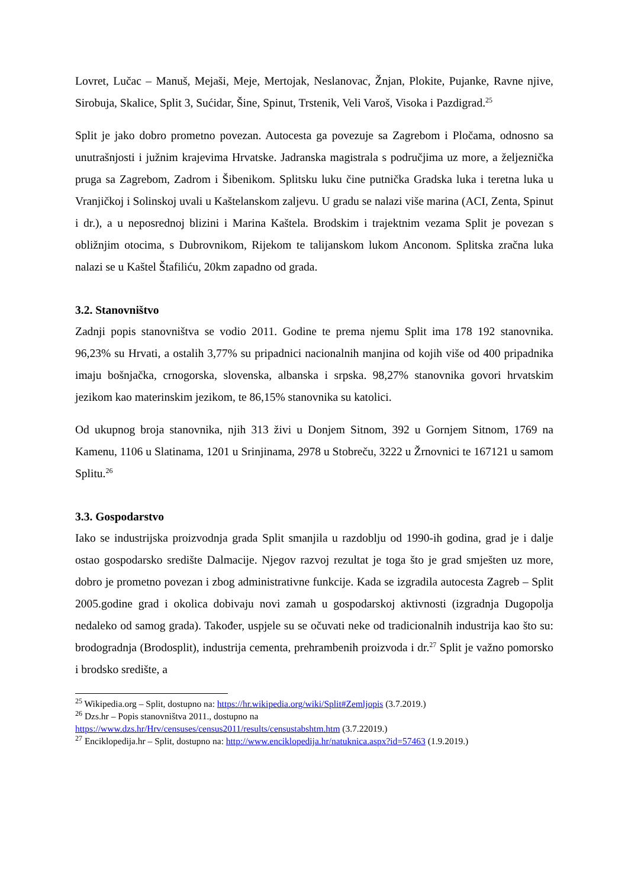Lovret, Lučac – Manuš, Mejaši, Meje, Mertojak, Neslanovac, Žnjan, Plokite, Pujanke, Ravne njive, Sirobuja, Skalice, Split 3, Sućidar, Šine, Spinut, Trstenik, Veli Varoš, Visoka i Pazdigrad.<sup>25</sup>
Split je jako dobro prometno povezan. Autocesta ga povezuje sa Zagrebom i Pločama, odnosno sa unutrašnjosti i južnim krajevima Hrvatske. Jadranska magistrala s područjima uz more, a željeznička pruga sa Zagrebom, Zadrom i Šibenikom. Splitsku luku čine putnička Gradska luka i teretna luka u Vranjičkoj i Solinskoj uvali u Kaštelanskom zaljevu. U gradu se nalazi više marina (ACI, Zenta, Spinut i dr.), a u neposrednoj blizini i Marina Kaštela. Brodskim i trajektnim vezama Split je povezan s obližnjim otocima, s Dubrovnikom, Rijekom te talijanskom lukom Anconom. Splitska zračna luka nalazi se u Kaštel Štafiliću, 20km zapadno od grada.
3.2. Stanovništvo
Zadnji popis stanovništva se vodio 2011. Godine te prema njemu Split ima 178 192 stanovnika. 96,23% su Hrvati, a ostalih 3,77% su pripadnici nacionalnih manjina od kojih više od 400 pripadnika imaju bošnjačka, crnogorska, slovenska, albanska i srpska. 98,27% stanovnika govori hrvatskim jezikom kao materinskim jezikom, te 86,15% stanovnika su katolici.
Od ukupnog broja stanovnika, njih 313 živi u Donjem Sitnom, 392 u Gornjem Sitnom, 1769 na Kamenu, 1106 u Slatinama, 1201 u Srinjinama, 2978 u Stobreču, 3222 u Žrnovnici te 167121 u samom Splitu.<sup>26</sup>
3.3. Gospodarstvo
Iako se industrijska proizvodnja grada Split smanjila u razdoblju od 1990-ih godina, grad je i dalje ostao gospodarsko središte Dalmacije. Njegov razvoj rezultat je toga što je grad smješten uz more, dobro je prometno povezan i zbog administrativne funkcije. Kada se izgradila autocesta Zagreb – Split 2005.godine grad i okolica dobivaju novi zamah u gospodarskoj aktivnosti (izgradnja Dugopolja nedaleko od samog grada). Također, uspjele su se očuvati neke od tradicionalnih industrija kao što su: brodogradnja (Brodosplit), industrija cementa, prehrambenih proizvoda i dr.<sup>27</sup> Split je važno pomorsko i brodsko središte, a
<sup>25</sup> Wikipedia.org – Split, dostupno na: https://hr.wikipedia.org/wiki/Split#Zemljopis (3.7.2019.)
<sup>26</sup> Dzs.hr – Popis stanovništva 2011., dostupno na
https://www.dzs.hr/Hrv/censuses/census2011/results/censustabshtm.htm (3.7.22019.)
<sup>27</sup> Enciklopedija.hr – Split, dostupno na: http://www.enciklopedija.hr/natuknica.aspx?id=57463 (1.9.2019.)